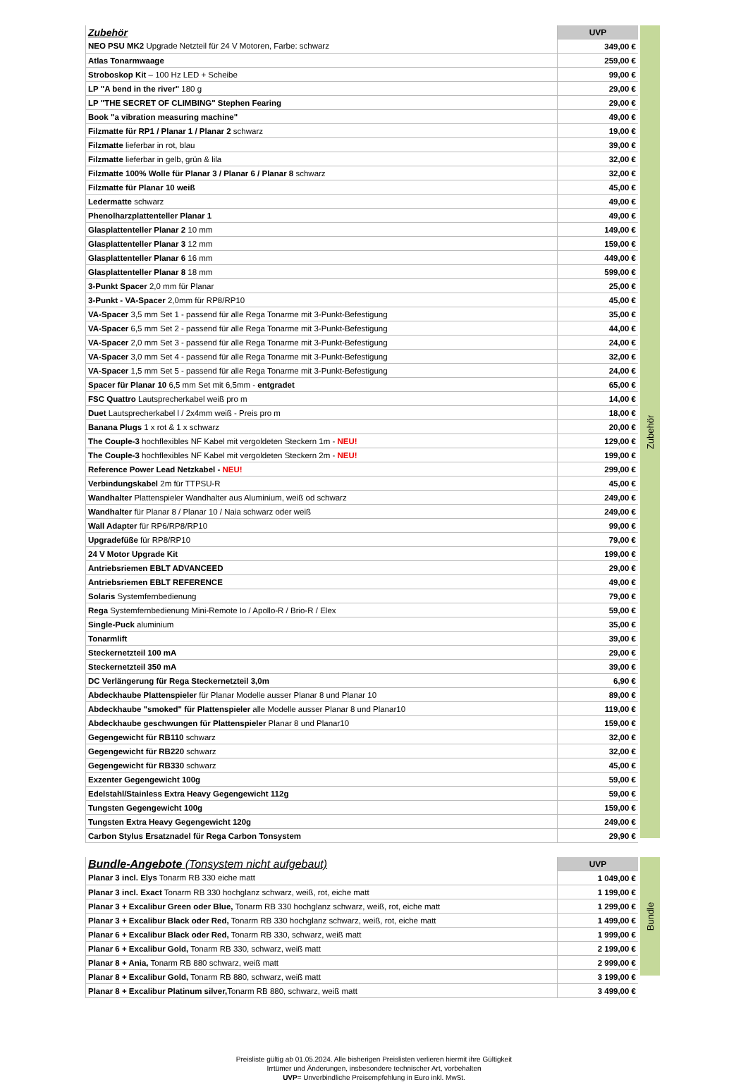Zubehör
| Zubehör | UVP |
| --- | --- |
| NEO PSU MK2 Upgrade Netzteil für 24 V Motoren, Farbe: schwarz | 349,00 € |
| Atlas Tonarmwaage | 259,00 € |
| Stroboskop Kit – 100 Hz LED + Scheibe | 99,00 € |
| LP "A bend in the river" 180 g | 29,00 € |
| LP "THE SECRET OF CLIMBING" Stephen Fearing | 29,00 € |
| Book "a vibration measuring machine" | 49,00 € |
| Filzmatte für RP1 / Planar 1 / Planar 2 schwarz | 19,00 € |
| Filzmatte lieferbar in rot, blau | 39,00 € |
| Filzmatte lieferbar in gelb, grün & lila | 32,00 € |
| Filzmatte 100% Wolle für Planar 3 / Planar 6 / Planar 8 schwarz | 32,00 € |
| Filzmatte für Planar 10 weiß | 45,00 € |
| Ledermatte schwarz | 49,00 € |
| Phenolharzplattenteller Planar 1 | 49,00 € |
| Glasplattenteller Planar 2 10 mm | 149,00 € |
| Glasplattenteller Planar 3 12 mm | 159,00 € |
| Glasplattenteller Planar 6 16 mm | 449,00 € |
| Glasplattenteller Planar 8 18 mm | 599,00 € |
| 3-Punkt Spacer 2,0 mm für Planar | 25,00 € |
| 3-Punkt - VA-Spacer 2,0mm für RP8/RP10 | 45,00 € |
| VA-Spacer 3,5 mm Set 1 - passend für alle Rega Tonarme mit 3-Punkt-Befestigung | 35,00 € |
| VA-Spacer 6,5 mm Set 2 - passend für alle Rega Tonarme mit 3-Punkt-Befestigung | 44,00 € |
| VA-Spacer 2,0 mm Set 3 - passend für alle Rega Tonarme mit 3-Punkt-Befestigung | 24,00 € |
| VA-Spacer 3,0 mm Set 4 - passend für alle Rega Tonarme mit 3-Punkt-Befestigung | 32,00 € |
| VA-Spacer 1,5 mm Set 5 - passend für alle Rega Tonarme mit 3-Punkt-Befestigung | 24,00 € |
| Spacer für Planar 10 6,5 mm Set mit 6,5mm - entgradet | 65,00 € |
| FSC Quattro Lautsprecherkabel weiß pro m | 14,00 € |
| Duet Lautsprecherkabel l / 2x4mm weiß - Preis pro m | 18,00 € |
| Banana Plugs 1 x rot & 1 x schwarz | 20,00 € |
| The Couple-3 hochflexibles NF Kabel mit vergoldeten Steckern 1m - NEU! | 129,00 € |
| The Couple-3 hochflexibles NF Kabel mit vergoldeten Steckern 2m - NEU! | 199,00 € |
| Reference Power Lead Netzkabel - NEU! | 299,00 € |
| Verbindungskabel 2m für TTPSU-R | 45,00 € |
| Wandhalter Plattenspieler Wandhalter aus Aluminium, weiß od schwarz | 249,00 € |
| Wandhalter für Planar 8 / Planar 10 / Naia schwarz oder weiß | 249,00 € |
| Wall Adapter für RP6/RP8/RP10 | 99,00 € |
| Upgradefüße für RP8/RP10 | 79,00 € |
| 24 V Motor Upgrade Kit | 199,00 € |
| Antriebsriemen EBLT ADVANCEED | 29,00 € |
| Antriebsriemen EBLT REFERENCE | 49,00 € |
| Solaris Systemfernbedienung | 79,00 € |
| Rega Systemfernbedienung Mini-Remote Io / Apollo-R / Brio-R / Elex | 59,00 € |
| Single-Puck aluminium | 35,00 € |
| Tonarmlift | 39,00 € |
| Steckernetzteil 100 mA | 29,00 € |
| Steckernetzteil 350 mA | 39,00 € |
| DC Verlängerung für Rega Steckernetzteil 3,0m | 6,90 € |
| Abdeckhaube Plattenspieler für Planar Modelle ausser Planar 8 und Planar 10 | 89,00 € |
| Abdeckhaube "smoked" für Plattenspieler alle Modelle ausser Planar 8 und Planar10 | 119,00 € |
| Abdeckhaube geschwungen für Plattenspieler Planar 8 und Planar10 | 159,00 € |
| Gegengewicht für RB110 schwarz | 32,00 € |
| Gegengewicht für RB220 schwarz | 32,00 € |
| Gegengewicht für RB330 schwarz | 45,00 € |
| Exzenter Gegengewicht 100g | 59,00 € |
| Edelstahl/Stainless Extra Heavy Gegengewicht 112g | 59,00 € |
| Tungsten Gegengewicht 100g | 159,00 € |
| Tungsten Extra Heavy Gegengewicht 120g | 249,00 € |
| Carbon Stylus Ersatznadel für Rega Carbon Tonsystem | 29,90 € |
Bundle
| Bundle-Angebote (Tonsystem nicht aufgebaut) | UVP |
| --- | --- |
| Planar 3 incl. Elys Tonarm RB 330 eiche matt | 1 049,00 € |
| Planar 3 incl. Exact Tonarm RB 330 hochglanz schwarz, weiß, rot, eiche matt | 1 199,00 € |
| Planar 3 + Excalibur Green oder Blue, Tonarm RB 330 hochglanz schwarz, weiß, rot, eiche matt | 1 299,00 € |
| Planar 3 + Excalibur Black oder Red, Tonarm RB 330 hochglanz schwarz, weiß, rot, eiche matt | 1 499,00 € |
| Planar 6 + Excalibur Black oder Red, Tonarm RB 330, schwarz, weiß matt | 1 999,00 € |
| Planar 6 + Excalibur Gold, Tonarm RB 330, schwarz, weiß matt | 2 199,00 € |
| Planar 8 + Ania, Tonarm RB 880 schwarz, weiß matt | 2 999,00 € |
| Planar 8 + Excalibur Gold, Tonarm RB 880, schwarz, weiß matt | 3 199,00 € |
| Planar 8 + Excalibur Platinum silver, Tonarm RB 880, schwarz, weiß matt | 3 499,00 € |
Preisliste gültig ab 01.05.2024. Alle bisherigen Preislisten verlieren hiermit ihre Gültigkeit
Irrtümer und Änderungen, insbesondere technischer Art, vorbehalten
UVP= Unverbindliche Preisempfehlung in Euro inkl. MwSt.